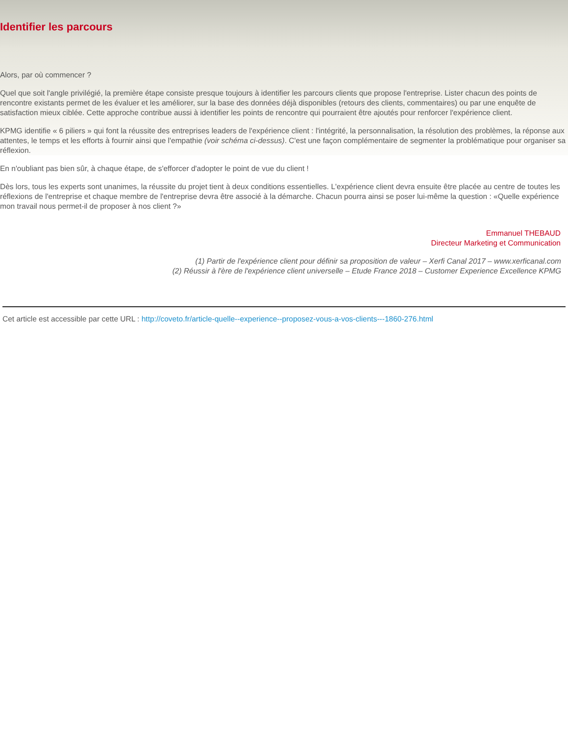Identifier les parcours
Alors, par où commencer ?
Quel que soit l'angle privilégié, la première étape consiste presque toujours à identifier les parcours clients que propose l'entreprise. Lister chacun des points de rencontre existants permet de les évaluer et les améliorer, sur la base des données déjà disponibles (retours des clients, commentaires) ou par une enquête de satisfaction mieux ciblée. Cette approche contribue aussi à identifier les points de rencontre qui pourraient être ajoutés pour renforcer l'expérience client.
KPMG identifie « 6 piliers » qui font la réussite des entreprises leaders de l'expérience client : l'intégrité, la personnalisation, la résolution des problèmes, la réponse aux attentes, le temps et les efforts à fournir ainsi que l'empathie (voir schéma ci-dessus). C'est une façon complémentaire de segmenter la problématique pour organiser sa réflexion.
En n'oubliant pas bien sûr, à chaque étape, de s'efforcer d'adopter le point de vue du client !
Dès lors, tous les experts sont unanimes, la réussite du projet tient à deux conditions essentielles. L'expérience client devra ensuite être placée au centre de toutes les réflexions de l'entreprise et chaque membre de l'entreprise devra être associé à la démarche. Chacun pourra ainsi se poser lui-même la question : «Quelle expérience mon travail nous permet-il de proposer à nos client ?»
Emmanuel THEBAUD
Directeur Marketing et Communication
(1) Partir de l'expérience client pour définir sa proposition de valeur – Xerfi Canal 2017 – www.xerficanal.com
(2) Réussir à l'ère de l'expérience client universelle – Etude France 2018 – Customer Experience Excellence KPMG
Cet article est accessible par cette URL : http://coveto.fr/article-quelle--experience--proposez-vous-a-vos-clients---1860-276.html